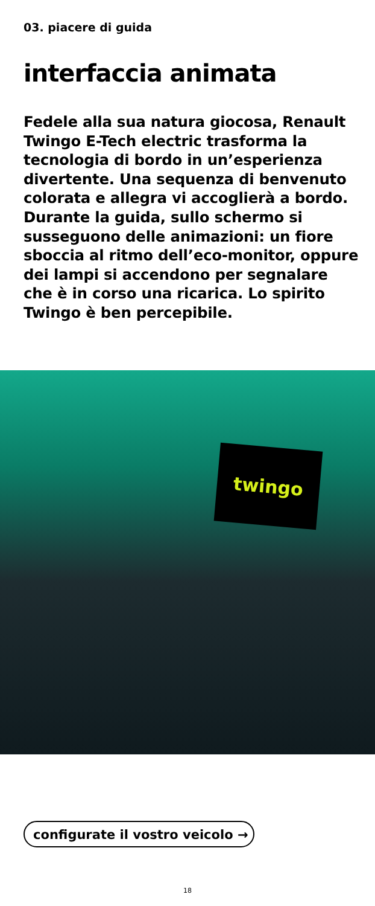03. piacere di guida
interfaccia animata
Fedele alla sua natura giocosa, Renault Twingo E-Tech electric trasforma la tecnologia di bordo in un’esperienza divertente. Una sequenza di benvenuto colorata e allegra vi accoglierà a bordo. Durante la guida, sullo schermo si susseguono delle animazioni: un fiore sboccia al ritmo dell’eco-monitor, oppure dei lampi si accendono per segnalare che è in corso una ricarica. Lo spirito Twingo è ben percepibile.
twingo
configurate il vostro veicolo →
18